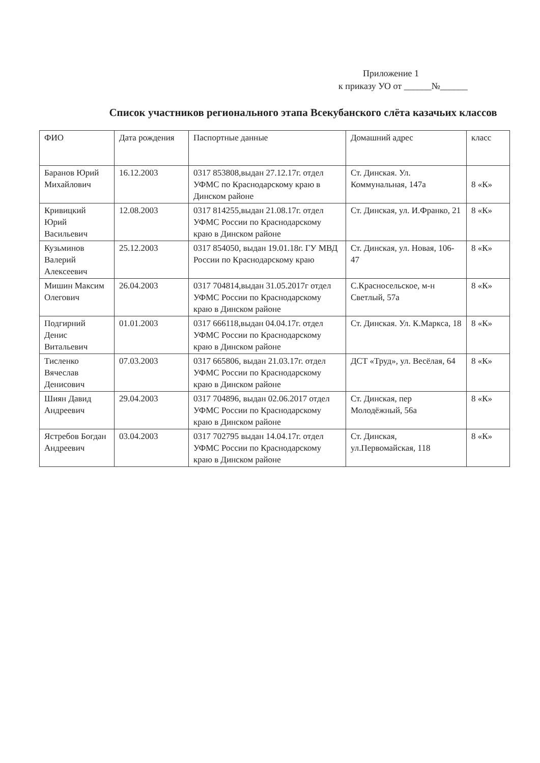Приложение 1
к приказу УО от ______№______
Список участников регионального этапа Всекубанского слёта казачьих классов
| ФИО | Дата рождения | Паспортные данные | Домашний адрес | класс |
| Баранов Юрий Михайлович | 16.12.2003 | 0317 853808,выдан 27.12.17г. отдел УФМС по Краснодарскому краю в Динском районе | Ст. Динская. Ул. Коммунальная, 147а | 8 «К» |
| Кривицкий Юрий Васильевич | 12.08.2003 | 0317 814255,выдан 21.08.17г. отдел УФМС России по Краснодарскому краю в Динском районе | Ст. Динская, ул. И.Франко, 21 | 8 «К» |
| Кузьминов Валерий Алексеевич | 25.12.2003 | 0317 854050, выдан 19.01.18г. ГУ МВД России по Краснодарскому краю | Ст. Динская, ул. Новая, 106-47 | 8 «К» |
| Мишин Максим Олегович | 26.04.2003 | 0317 704814,выдан 31.05.2017г отдел УФМС России по Краснодарскому краю в Динском районе | С.Красносельское, м-н Светлый, 57а | 8 «К» |
| Подгирний Денис Витальевич | 01.01.2003 | 0317 666118,выдан 04.04.17г. отдел УФМС России по Краснодарскому краю в Динском районе | Ст. Динская. Ул. К.Маркса, 18 | 8 «К» |
| Тисленко Вячеслав Денисович | 07.03.2003 | 0317 665806, выдан 21.03.17г. отдел УФМС России по Краснодарскому краю в Динском районе | ДСТ «Труд», ул. Весёлая, 64 | 8 «К» |
| Шиян Давид Андреевич | 29.04.2003 | 0317 704896, выдан 02.06.2017 отдел УФМС России по Краснодарскому краю в Динском районе | Ст. Динская, пер Молодёжный, 56а | 8 «К» |
| Ястребов Богдан Андреевич | 03.04.2003 | 0317 702795 выдан 14.04.17г. отдел УФМС России по Краснодарскому краю в Динском районе | Ст. Динская, ул.Первомайская, 118 | 8 «К» |